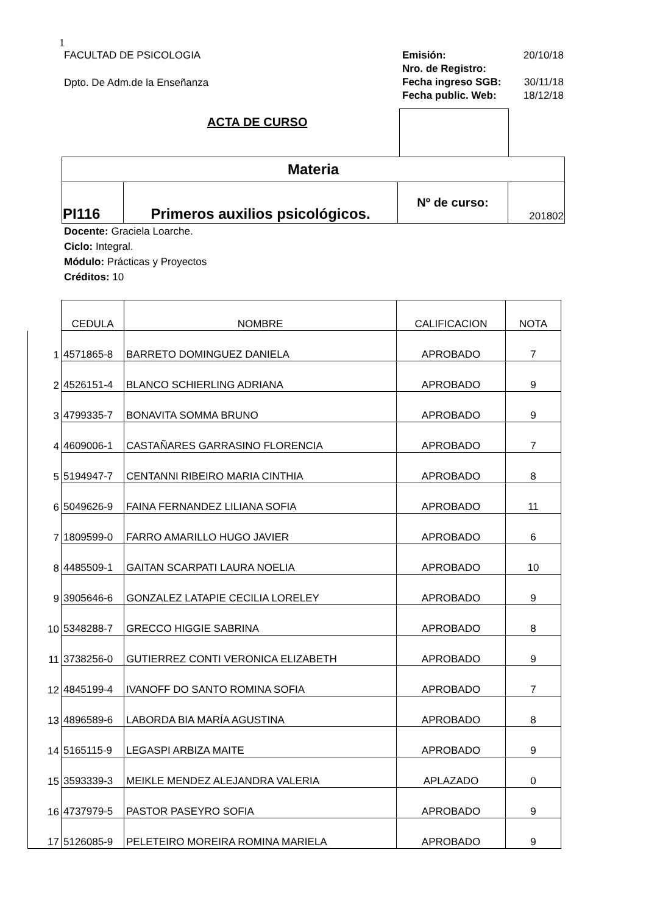1
FACULTAD DE PSICOLOGIA
Dpto. De Adm.de la Enseñanza
Emisión: 20/10/18
Nro. de Registro:
Fecha ingreso SGB: 30/11/18
Fecha public. Web: 18/12/18
ACTA DE CURSO
| Materia | | | |
| PI116 | Primeros auxilios psicológicos. | Nº de curso: | 201802 |
Docente: Graciela Loarche.
Ciclo: Integral.
Módulo: Prácticas y Proyectos
Créditos: 10
| | CEDULA | NOMBRE | CALIFICACION | NOTA |
| 1 | 4571865-8 | BARRETO DOMINGUEZ DANIELA | APROBADO | 7 |
| 2 | 4526151-4 | BLANCO SCHIERLING ADRIANA | APROBADO | 9 |
| 3 | 4799335-7 | BONAVITA SOMMA BRUNO | APROBADO | 9 |
| 4 | 4609006-1 | CASTAÑARES GARRASINO FLORENCIA | APROBADO | 7 |
| 5 | 5194947-7 | CENTANNI RIBEIRO MARIA CINTHIA | APROBADO | 8 |
| 6 | 5049626-9 | FAINA FERNANDEZ LILIANA SOFIA | APROBADO | 11 |
| 7 | 1809599-0 | FARRO AMARILLO HUGO JAVIER | APROBADO | 6 |
| 8 | 4485509-1 | GAITAN SCARPATI LAURA NOELIA | APROBADO | 10 |
| 9 | 3905646-6 | GONZALEZ LATAPIE CECILIA LORELEY | APROBADO | 9 |
| 10 | 5348288-7 | GRECCO HIGGIE SABRINA | APROBADO | 8 |
| 11 | 3738256-0 | GUTIERREZ CONTI VERONICA ELIZABETH | APROBADO | 9 |
| 12 | 4845199-4 | IVANOFF DO SANTO ROMINA SOFIA | APROBADO | 7 |
| 13 | 4896589-6 | LABORDA BIA MARÍA AGUSTINA | APROBADO | 8 |
| 14 | 5165115-9 | LEGASPI ARBIZA MAITE | APROBADO | 9 |
| 15 | 3593339-3 | MEIKLE MENDEZ ALEJANDRA VALERIA | APLAZADO | 0 |
| 16 | 4737979-5 | PASTOR PASEYRO SOFIA | APROBADO | 9 |
| 17 | 5126085-9 | PELETEIRO MOREIRA ROMINA MARIELA | APROBADO | 9 |